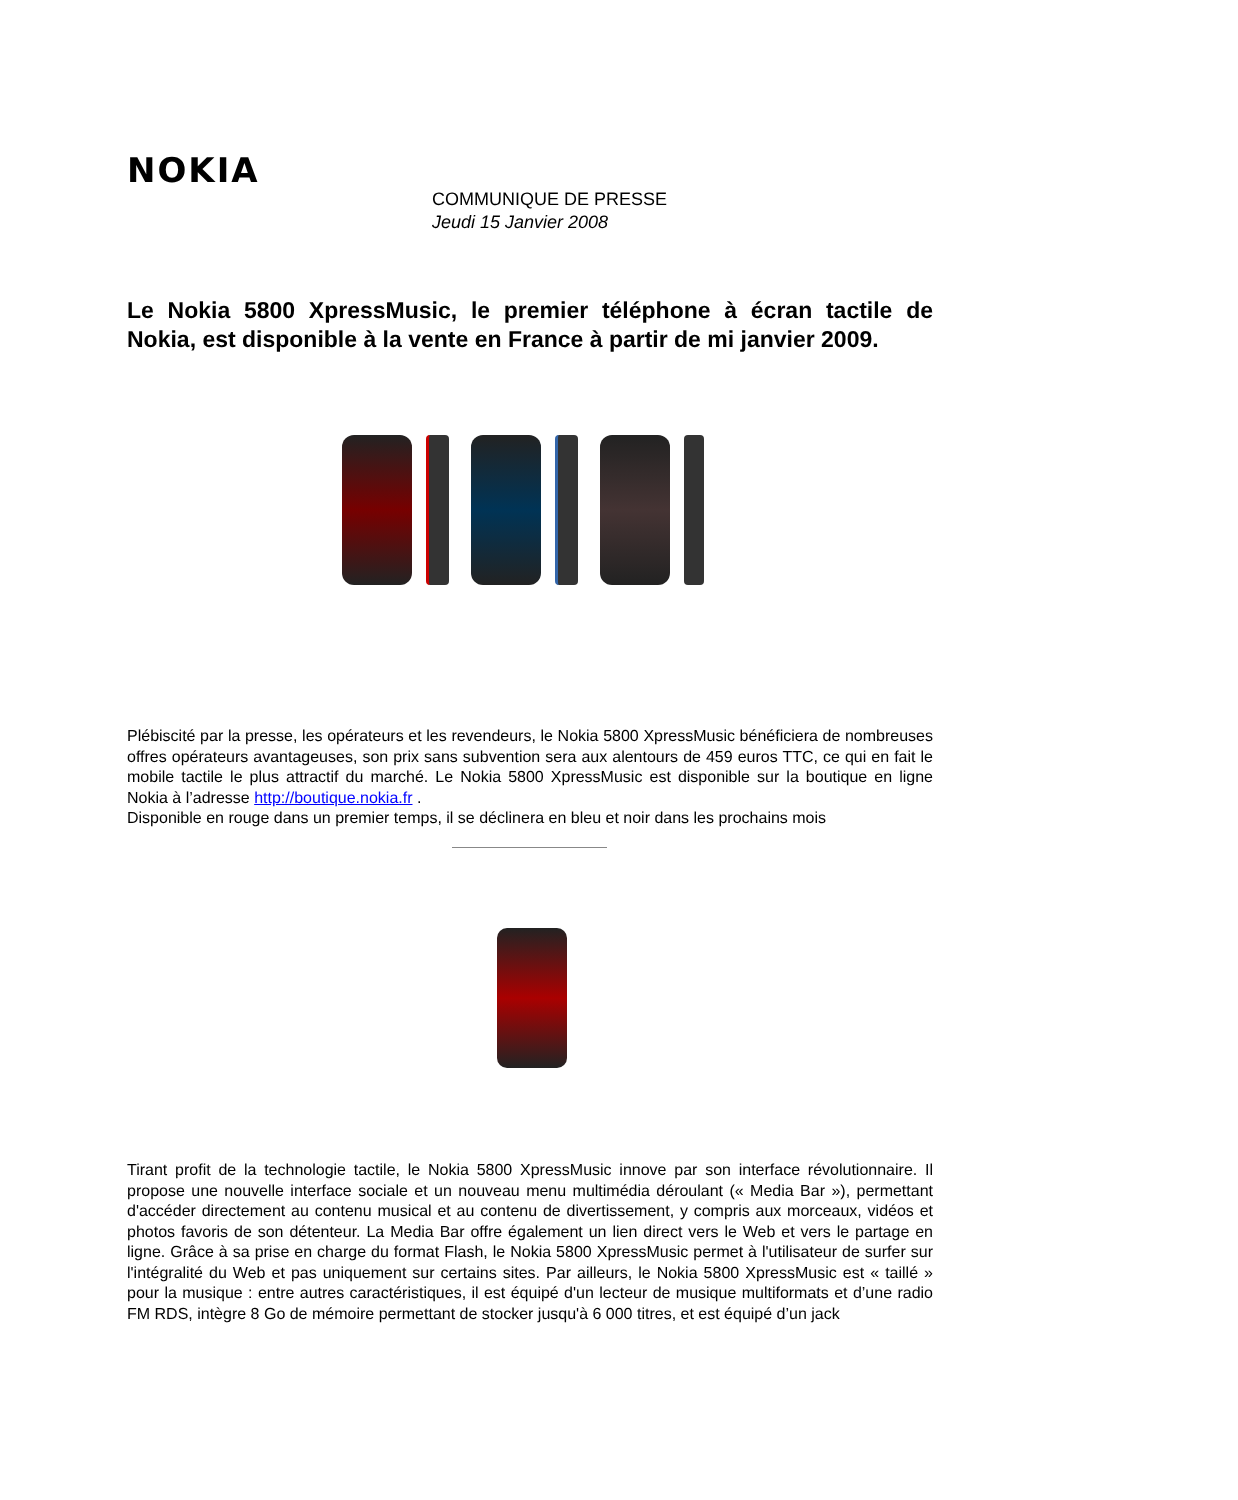NOKIA
COMMUNIQUE DE PRESSE
Jeudi 15 Janvier 2008
Le Nokia 5800 XpressMusic, le premier téléphone à écran tactile de Nokia, est disponible à la vente en France à partir de mi janvier 2009.
Plébiscité par la presse, les opérateurs et les revendeurs, le Nokia 5800 XpressMusic bénéficiera de nombreuses offres opérateurs avantageuses, son prix sans subvention sera aux alentours de 459 euros TTC, ce qui en fait le mobile tactile le plus attractif du marché. Le Nokia 5800 XpressMusic est disponible sur la boutique en ligne Nokia à l’adresse http://boutique.nokia.fr .
Disponible en rouge dans un premier temps, il se déclinera en bleu et noir dans les prochains mois
Tirant profit de la technologie tactile, le Nokia 5800 XpressMusic innove par son interface révolutionnaire. Il propose une nouvelle interface sociale et un nouveau menu multimédia déroulant (« Media Bar »), permettant d'accéder directement au contenu musical et au contenu de divertissement, y compris aux morceaux, vidéos et photos favoris de son détenteur. La Media Bar offre également un lien direct vers le Web et vers le partage en ligne. Grâce à sa prise en charge du format Flash, le Nokia 5800 XpressMusic permet à l'utilisateur de surfer sur l'intégralité du Web et pas uniquement sur certains sites. Par ailleurs, le Nokia 5800 XpressMusic est « taillé » pour la musique : entre autres caractéristiques, il est équipé d'un lecteur de musique multiformats et d’une radio FM RDS, intègre 8 Go de mémoire permettant de stocker jusqu'à 6 000 titres, et est équipé d’un jack